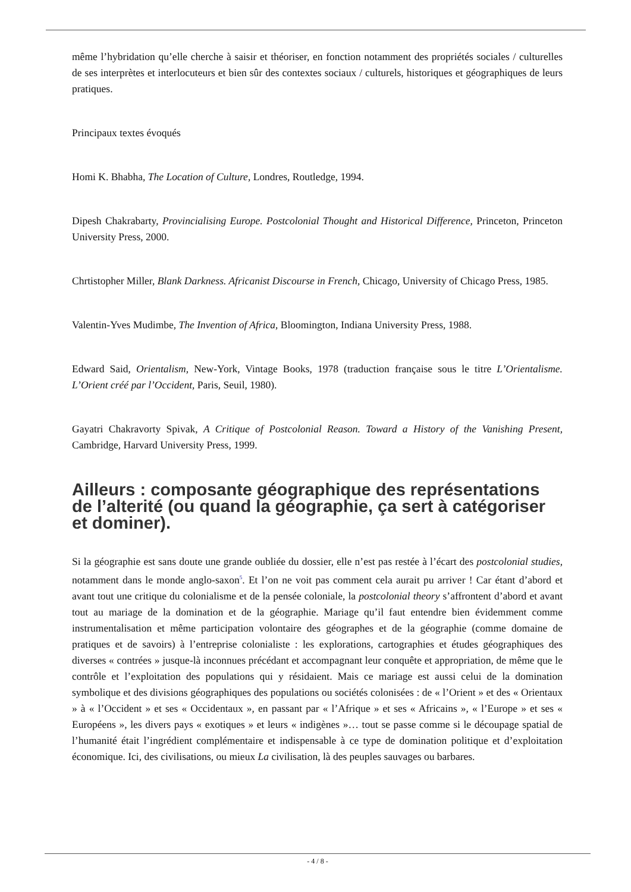même l’hybridation qu’elle cherche à saisir et théoriser, en fonction notamment des propriétés sociales / culturelles de ses interprètes et interlocuteurs et bien sûr des contextes sociaux / culturels, historiques et géographiques de leurs pratiques.
Principaux textes évoqués
Homi K. Bhabha, The Location of Culture, Londres, Routledge, 1994.
Dipesh Chakrabarty, Provincialising Europe. Postcolonial Thought and Historical Difference, Princeton, Princeton University Press, 2000.
Chrtistopher Miller, Blank Darkness. Africanist Discourse in French, Chicago, University of Chicago Press, 1985.
Valentin-Yves Mudimbe, The Invention of Africa, Bloomington, Indiana University Press, 1988.
Edward Said, Orientalism, New-York, Vintage Books, 1978 (traduction française sous le titre L’Orientalisme. L’Orient créé par l’Occident, Paris, Seuil, 1980).
Gayatri Chakravorty Spivak, A Critique of Postcolonial Reason. Toward a History of the Vanishing Present, Cambridge, Harvard University Press, 1999.
Ailleurs : composante géographique des représentations de l’alterité (ou quand la géographie, ça sert à catégoriser et dominer).
Si la géographie est sans doute une grande oubliée du dossier, elle n’est pas restée à l’écart des postcolonial studies, notamment dans le monde anglo-saxon<sup>5</sup>. Et l’on ne voit pas comment cela aurait pu arriver ! Car étant d’abord et avant tout une critique du colonialisme et de la pensée coloniale, la postcolonial theory s’affrontent d’abord et avant tout au mariage de la domination et de la géographie. Mariage qu’il faut entendre bien évidemment comme instrumentalisation et même participation volontaire des géographes et de la géographie (comme domaine de pratiques et de savoirs) à l’entreprise colonialiste : les explorations, cartographies et études géographiques des diverses « contrées » jusque-là inconnues précédant et accompagnant leur conquête et appropriation, de même que le contrôle et l’exploitation des populations qui y résidaient. Mais ce mariage est aussi celui de la domination symbolique et des divisions géographiques des populations ou sociétés colonisées : de « l’Orient » et des « Orientaux » à « l’Occident » et ses « Occidentaux », en passant par « l’Afrique » et ses « Africains », « l’Europe » et ses « Européens », les divers pays « exotiques » et leurs « indigènes »… tout se passe comme si le découpage spatial de l’humanité était l’ingrédient complémentaire et indispensable à ce type de domination politique et d’exploitation économique. Ici, des civilisations, ou mieux La civilisation, là des peuples sauvages ou barbares.
- 4 / 8 -